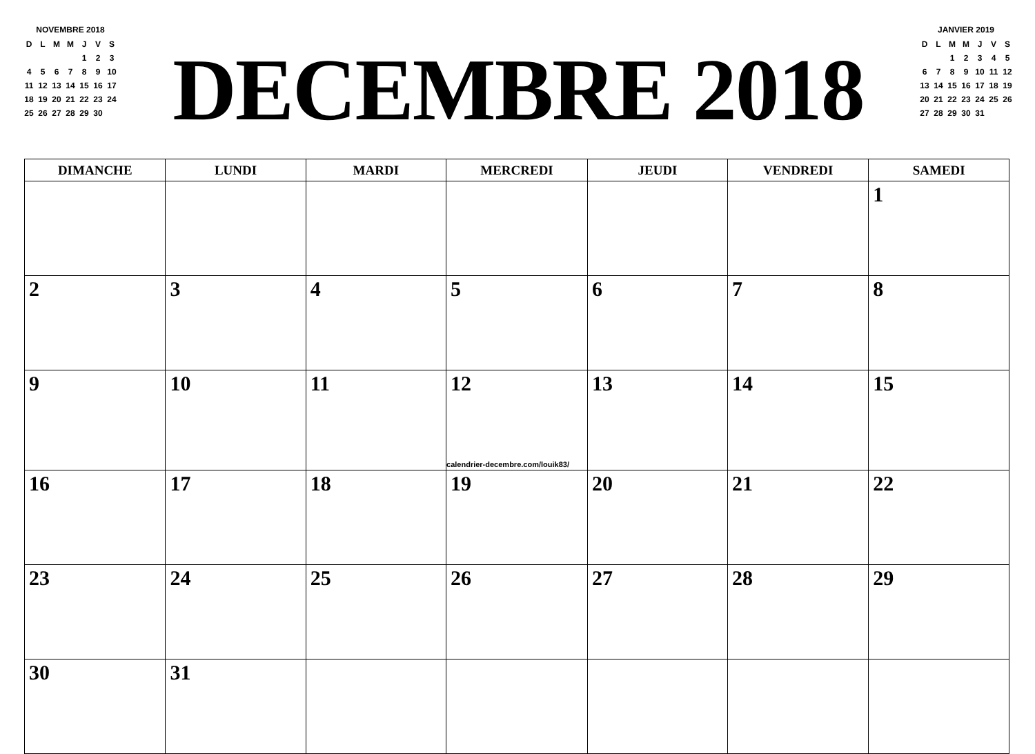NOVEMBRE 2018
| D | L | M | M | J | V | S |
| | | | | 1 | 2 | 3 |
| 4 | 5 | 6 | 7 | 8 | 9 | 10 |
| 11 | 12 | 13 | 14 | 15 | 16 | 17 |
| 18 | 19 | 20 | 21 | 22 | 23 | 24 |
| 25 | 26 | 27 | 28 | 29 | 30 | |
DECEMBRE 2018
JANVIER 2019
| D | L | M | M | J | V | S |
| | | 1 | 2 | 3 | 4 | 5 |
| 6 | 7 | 8 | 9 | 10 | 11 | 12 |
| 13 | 14 | 15 | 16 | 17 | 18 | 19 |
| 20 | 21 | 22 | 23 | 24 | 25 | 26 |
| 27 | 28 | 29 | 30 | 31 | | |
| DIMANCHE | LUNDI | MARDI | MERCREDI | JEUDI | VENDREDI | SAMEDI |
| --- | --- | --- | --- | --- | --- | --- |
| | | | | | | 1 |
| 2 | 3 | 4 | 5 | 6 | 7 | 8 |
| 9 | 10 | 11 | 12 calendrier-decembre.com/louik83/ | 13 | 14 | 15 |
| 16 | 17 | 18 | 19 | 20 | 21 | 22 |
| 23 | 24 | 25 | 26 | 27 | 28 | 29 |
| 30 | 31 | | | | | |